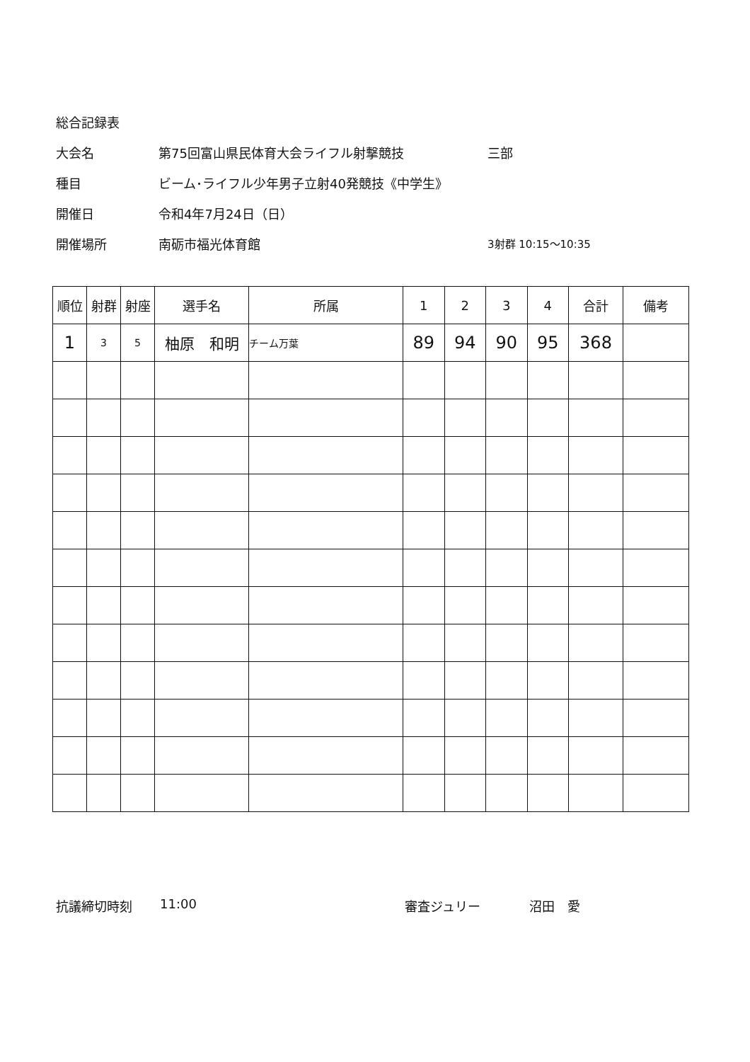総合記録表
大会名 第75回富山県民体育大会ライフル射撃競技 三部
種目 ビーム･ライフル少年男子立射40発競技《中学生》
開催日 令和4年7月24日（日）
開催場所 南砺市福光体育館 3射群 10:15～10:35
| 順位 | 射群 | 射座 | 選手名 | 所属 | 1 | 2 | 3 | 4 | 合計 | 備考 |
| --- | --- | --- | --- | --- | --- | --- | --- | --- | --- | --- |
| 1 | 3 | 5 | 柚原 和明 | チーム万葉 | 89 | 94 | 90 | 95 | 368 | |
抗議締切時刻 11:00 審査ジュリー 沼田　愛